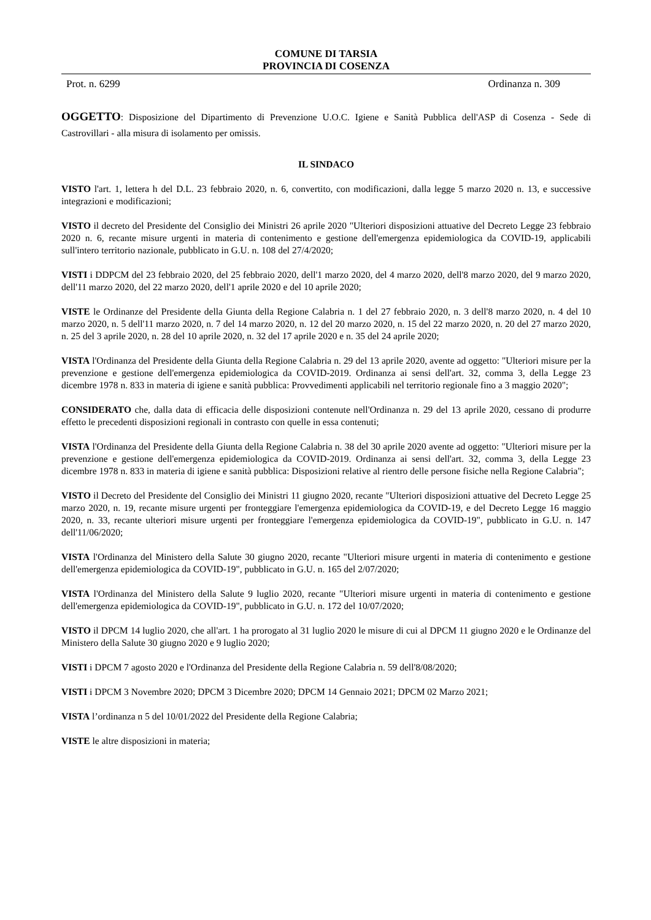COMUNE DI TARSIA
PROVINCIA DI COSENZA
Prot. n. 6299 Ordinanza n. 309
OGGETTO: Disposizione del Dipartimento di Prevenzione U.O.C. Igiene e Sanità Pubblica dell'ASP di Cosenza - Sede di Castrovillari - alla misura di isolamento per omissis.
IL SINDACO
VISTO l'art. 1, lettera h del D.L. 23 febbraio 2020, n. 6, convertito, con modificazioni, dalla legge 5 marzo 2020 n. 13, e successive integrazioni e modificazioni;
VISTO il decreto del Presidente del Consiglio dei Ministri 26 aprile 2020 "Ulteriori disposizioni attuative del Decreto Legge 23 febbraio 2020 n. 6, recante misure urgenti in materia di contenimento e gestione dell'emergenza epidemiologica da COVID-19, applicabili sull'intero territorio nazionale, pubblicato in G.U. n. 108 del 27/4/2020;
VISTI i DDPCM del 23 febbraio 2020, del 25 febbraio 2020, dell'1 marzo 2020, del 4 marzo 2020, dell'8 marzo 2020, del 9 marzo 2020, dell'11 marzo 2020, del 22 marzo 2020, dell'1 aprile 2020 e del 10 aprile 2020;
VISTE le Ordinanze del Presidente della Giunta della Regione Calabria n. 1 del 27 febbraio 2020, n. 3 dell'8 marzo 2020, n. 4 del 10 marzo 2020, n. 5 dell'11 marzo 2020, n. 7 del 14 marzo 2020, n. 12 del 20 marzo 2020, n. 15 del 22 marzo 2020, n. 20 del 27 marzo 2020, n. 25 del 3 aprile 2020, n. 28 del 10 aprile 2020, n. 32 del 17 aprile 2020 e n. 35 del 24 aprile 2020;
VISTA l'Ordinanza del Presidente della Giunta della Regione Calabria n. 29 del 13 aprile 2020, avente ad oggetto: "Ulteriori misure per la prevenzione e gestione dell'emergenza epidemiologica da COVID-2019. Ordinanza ai sensi dell'art. 32, comma 3, della Legge 23 dicembre 1978 n. 833 in materia di igiene e sanità pubblica: Provvedimenti applicabili nel territorio regionale fino a 3 maggio 2020";
CONSIDERATO che, dalla data di efficacia delle disposizioni contenute nell'Ordinanza n. 29 del 13 aprile 2020, cessano di produrre effetto le precedenti disposizioni regionali in contrasto con quelle in essa contenuti;
VISTA l'Ordinanza del Presidente della Giunta della Regione Calabria n. 38 del 30 aprile 2020 avente ad oggetto: "Ulteriori misure per la prevenzione e gestione dell'emergenza epidemiologica da COVID-2019. Ordinanza ai sensi dell'art. 32, comma 3, della Legge 23 dicembre 1978 n. 833 in materia di igiene e sanità pubblica: Disposizioni relative al rientro delle persone fisiche nella Regione Calabria";
VISTO il Decreto del Presidente del Consiglio dei Ministri 11 giugno 2020, recante "Ulteriori disposizioni attuative del Decreto Legge 25 marzo 2020, n. 19, recante misure urgenti per fronteggiare l'emergenza epidemiologica da COVID-19, e del Decreto Legge 16 maggio 2020, n. 33, recante ulteriori misure urgenti per fronteggiare l'emergenza epidemiologica da COVID-19", pubblicato in G.U. n. 147 dell'11/06/2020;
VISTA l'Ordinanza del Ministero della Salute 30 giugno 2020, recante "Ulteriori misure urgenti in materia di contenimento e gestione dell'emergenza epidemiologica da COVID-19", pubblicato in G.U. n. 165 del 2/07/2020;
VISTA l'Ordinanza del Ministero della Salute 9 luglio 2020, recante "Ulteriori misure urgenti in materia di contenimento e gestione dell'emergenza epidemiologica da COVID-19", pubblicato in G.U. n. 172 del 10/07/2020;
VISTO il DPCM 14 luglio 2020, che all'art. 1 ha prorogato al 31 luglio 2020 le misure di cui al DPCM 11 giugno 2020 e le Ordinanze del Ministero della Salute 30 giugno 2020 e 9 luglio 2020;
VISTI i DPCM 7 agosto 2020 e l'Ordinanza del Presidente della Regione Calabria n. 59 dell'8/08/2020;
VISTI i DPCM 3 Novembre 2020; DPCM 3 Dicembre 2020; DPCM 14 Gennaio 2021; DPCM 02 Marzo 2021;
VISTA l’ordinanza n 5 del 10/01/2022 del Presidente della Regione Calabria;
VISTE le altre disposizioni in materia;